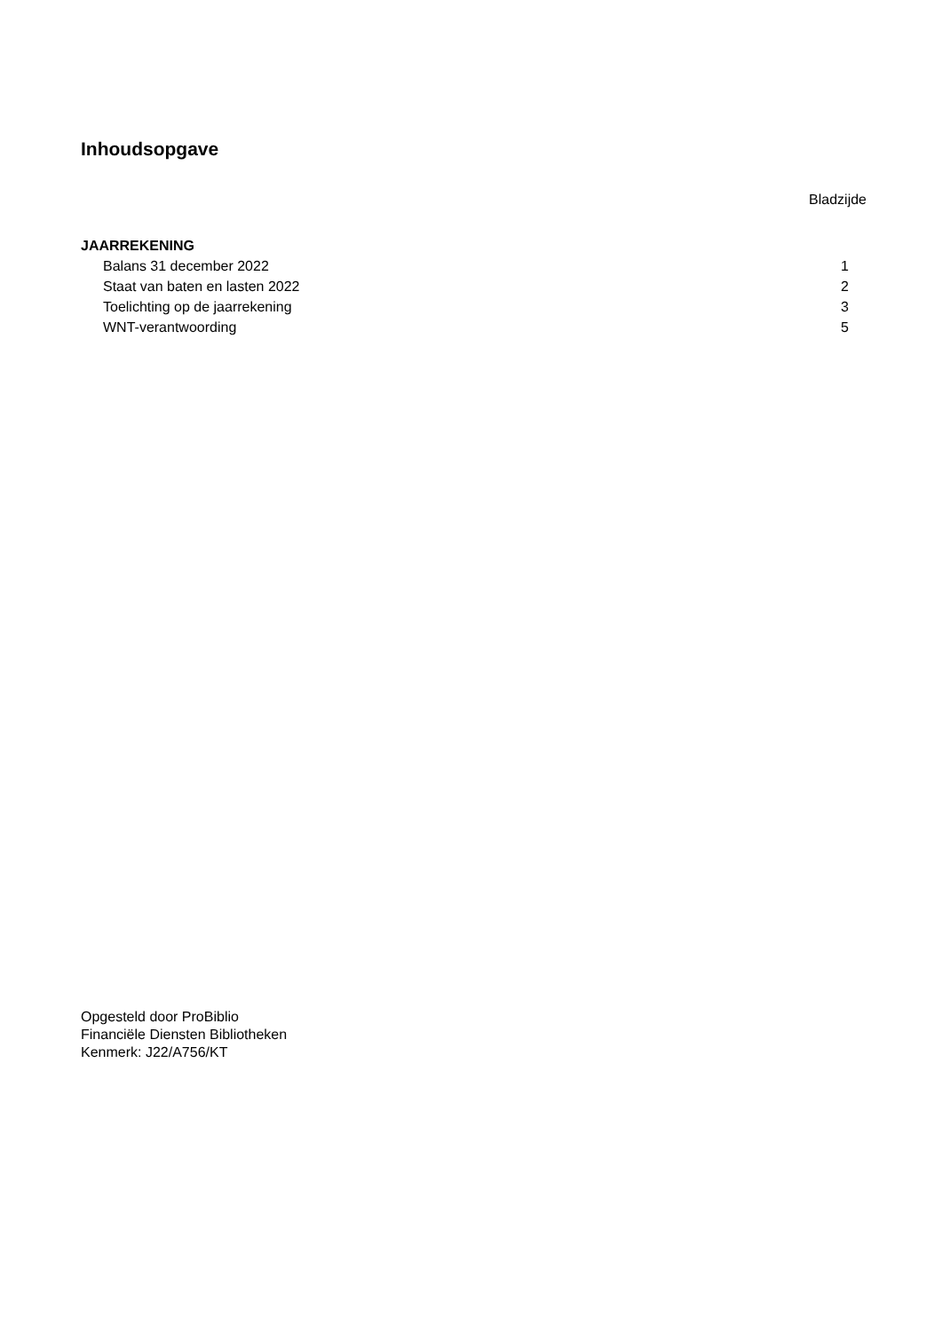Inhoudsopgave
Bladzijde
JAARREKENING
| Balans 31 december 2022 | 1 |
| Staat van baten en lasten 2022 | 2 |
| Toelichting op de jaarrekening | 3 |
| WNT-verantwoording | 5 |
Opgesteld door ProBiblio
Financiële Diensten Bibliotheken
Kenmerk: J22/A756/KT